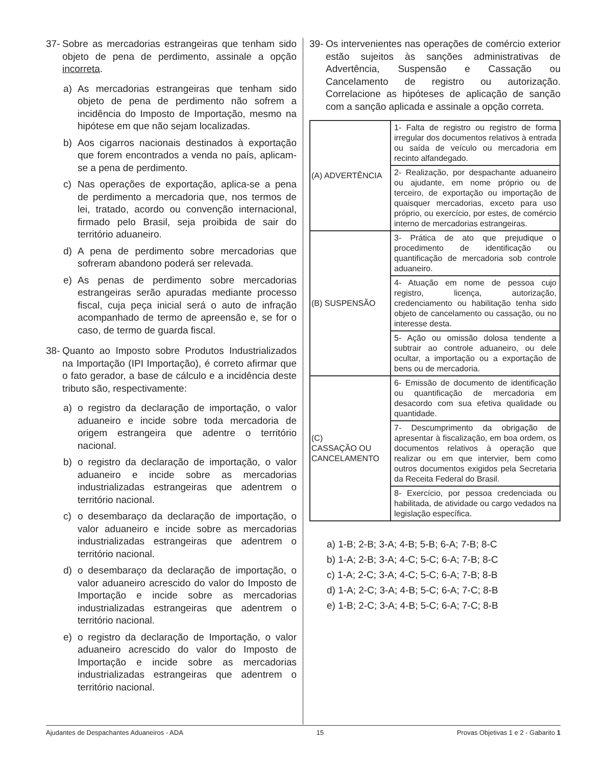37- Sobre as mercadorias estrangeiras que tenham sido objeto de pena de perdimento, assinale a opção incorreta.
a) As mercadorias estrangeiras que tenham sido objeto de pena de perdimento não sofrem a incidência do Imposto de Importação, mesmo na hipótese em que não sejam localizadas.
b) Aos cigarros nacionais destinados à exportação que forem encontrados a venda no país, aplicam-se a pena de perdimento.
c) Nas operações de exportação, aplica-se a pena de perdimento a mercadoria que, nos termos de lei, tratado, acordo ou convenção internacional, firmado pelo Brasil, seja proibida de sair do território aduaneiro.
d) A pena de perdimento sobre mercadorias que sofreram abandono poderá ser relevada.
e) As penas de perdimento sobre mercadorias estrangeiras serão apuradas mediante processo fiscal, cuja peça inicial será o auto de infração acompanhado de termo de apreensão e, se for o caso, de termo de guarda fiscal.
38- Quanto ao Imposto sobre Produtos Industrializados na Importação (IPI Importação), é correto afirmar que o fato gerador, a base de cálculo e a incidência deste tributo são, respectivamente:
a) o registro da declaração de importação, o valor aduaneiro e incide sobre toda mercadoria de origem estrangeira que adentre o território nacional.
b) o registro da declaração de importação, o valor aduaneiro e incide sobre as mercadorias industrializadas estrangeiras que adentrem o território nacional.
c) o desembaraço da declaração de importação, o valor aduaneiro e incide sobre as mercadorias industrializadas estrangeiras que adentrem o território nacional.
d) o desembaraço da declaração de importação, o valor aduaneiro acrescido do valor do Imposto de Importação e incide sobre as mercadorias industrializadas estrangeiras que adentrem o território nacional.
e) o registro da declaração de Importação, o valor aduaneiro acrescido do valor do Imposto de Importação e incide sobre as mercadorias industrializadas estrangeiras que adentrem o território nacional.
39- Os intervenientes nas operações de comércio exterior estão sujeitos às sanções administrativas de Advertência, Suspensão e Cassação ou Cancelamento de registro ou autorização. Correlacione as hipóteses de aplicação de sanção com a sanção aplicada e assinale a opção correta.
| (A) ADVERTÊNCIA | 1- Falta de registro ou registro de forma irregular dos documentos relativos à entrada ou saída de veículo ou mercadoria em recinto alfandegado. |
| | 2- Realização, por despachante aduaneiro ou ajudante, em nome próprio ou de terceiro, de exportação ou importação de quaisquer mercadorias, exceto para uso próprio, ou exercício, por estes, de comércio interno de mercadorias estrangeiras. |
| (B) SUSPENSÃO | 3- Prática de ato que prejudique o procedimento de identificação ou quantificação de mercadoria sob controle aduaneiro. |
| | 4- Atuação em nome de pessoa cujo registro, licença, autorização, credenciamento ou habilitação tenha sido objeto de cancelamento ou cassação, ou no interesse desta. |
| | 5- Ação ou omissão dolosa tendente a subtrair ao controle aduaneiro, ou dele ocultar, a importação ou a exportação de bens ou de mercadoria. |
| (C) CASSAÇÃO OU CANCELAMENTO | 6- Emissão de documento de identificação ou quantificação de mercadoria em desacordo com sua efetiva qualidade ou quantidade. |
| | 7- Descumprimento da obrigação de apresentar à fiscalização, em boa ordem, os documentos relativos à operação que realizar ou em que intervier, bem como outros documentos exigidos pela Secretaria da Receita Federal do Brasil. |
| | 8- Exercício, por pessoa credenciada ou habilitada, de atividade ou cargo vedados na legislação específica. |
a) 1-B; 2-B; 3-A; 4-B; 5-B; 6-A; 7-B; 8-C
b) 1-A; 2-B; 3-A; 4-C; 5-C; 6-A; 7-B; 8-C
c) 1-A; 2-C; 3-A; 4-C; 5-C; 6-A; 7-B; 8-B
d) 1-A; 2-C; 3-A; 4-B; 5-C; 6-A; 7-C; 8-B
e) 1-B; 2-C; 3-A; 4-B; 5-C; 6-A; 7-C; 8-B
Ajudantes de Despachantes Aduaneiros - ADA 15 Provas Objetivas 1 e 2 - Gabarito 1